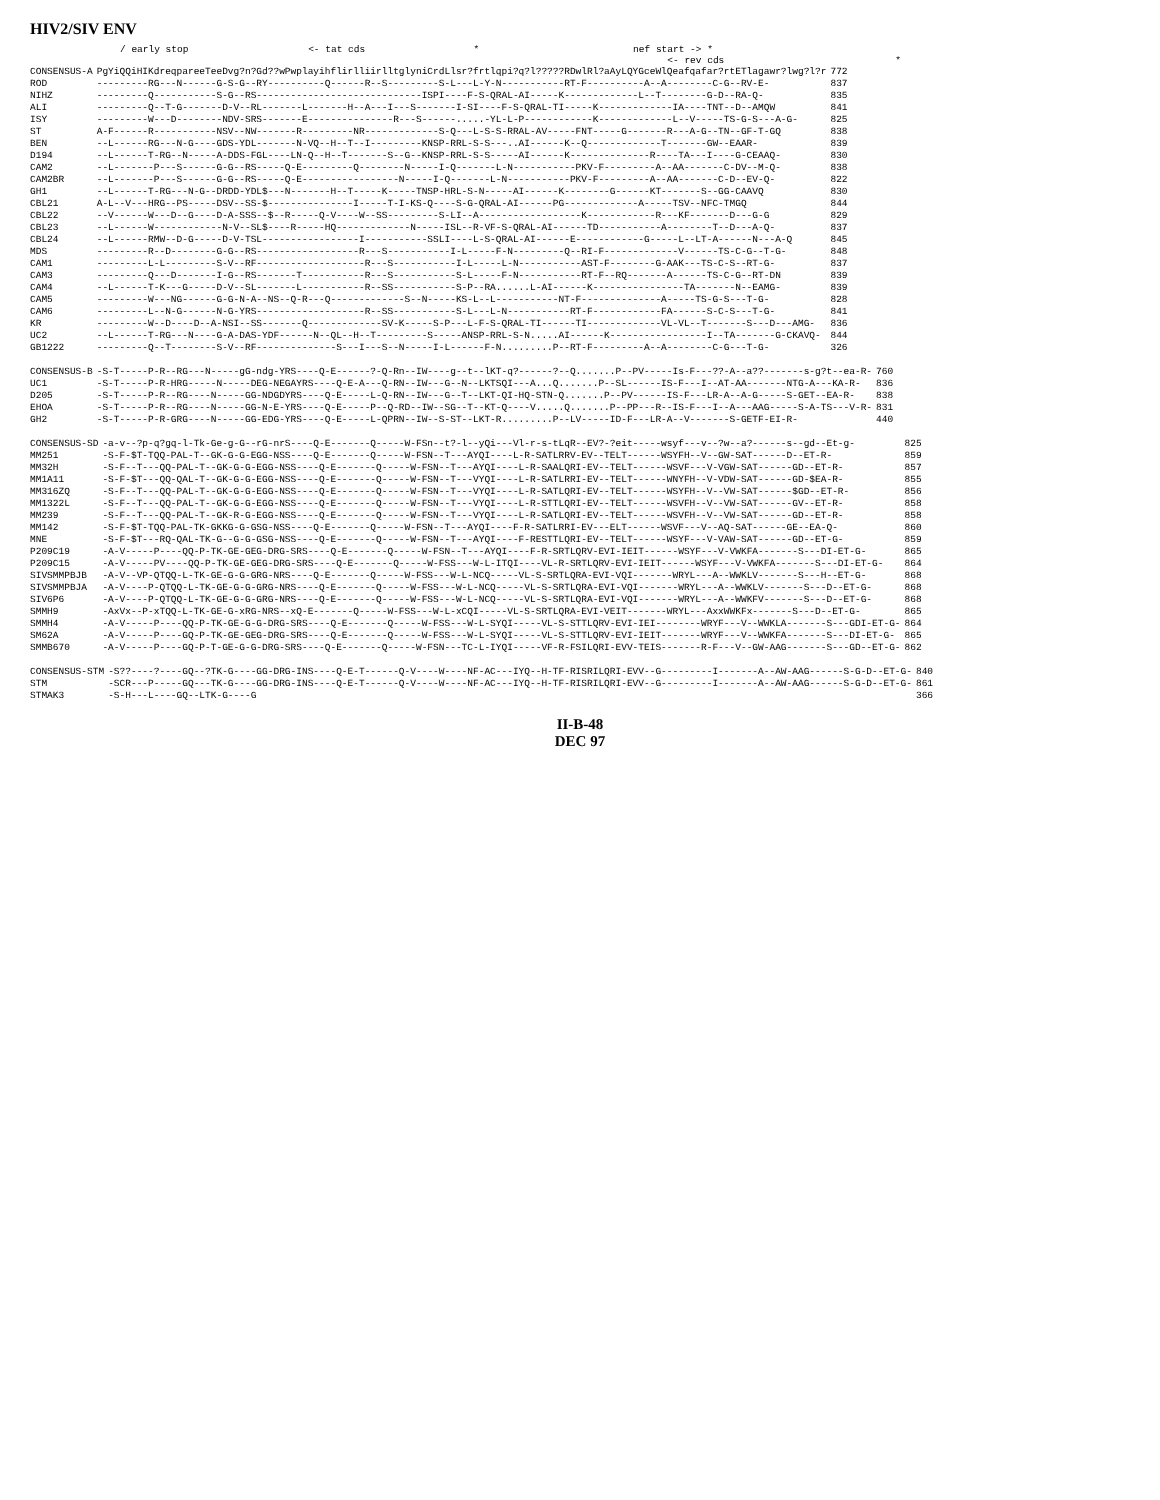HIV2/SIV ENV
/ early stop <- tat cds * nef start -> * <- rev cds *
| CONSENSUS-A | PgYiQQiHIKdreqpareeTeeDvg?n?Gd??wPwplayihflirlliirlltglyniCrdLlsr?frtlqpi?q?l?????RDwlRl?aAyLQYGceWlQeafqafar?rtETlagawr?lwg?l?r | 772 |
| ROD | ---------RG---N------G-S-G--RY----------Q------R--S---------S-L---L-Y-N-----------RT-F----------A--A--------C-G--RV-E- | 837 |
| NIHZ | ---------Q-----------S-G--RS-----------------------------ISPI----F-S-QRAL-AI-----K-------------L--T--------G-D--RA-Q- | 835 |
| ALI | ---------Q--T-G-------D-V--RL-------L-------H--A---I---S-------I-SI----F-S-QRAL-TI-----K-------------IA----TNT--D--AMQW | 841 |
| ISY | ---------W---D--------NDV-SRS-------E---------------R---S------.....-YL-L-P------------K-------------L--V-----TS-G-S---A-G- | 825 |
| ST | A-F------R-----------NSV--NW-------R---------NR-------------S-Q---L-S-S-RRAL-AV-----FNT-----G-------R---A-G--TN--GF-T-GQ | 838 |
| BEN | --L------RG---N-G----GDS-YDL-------N-VQ--H--T--I---------KNSP-RRL-S-S---..AI------K--Q-------------T-------GW--EAAR- | 839 |
| D194 | --L------T-RG--N-----A-DDS-FGL----LN-Q--H--T-------S--G--KNSP-RRL-S-S-----AI------K--------------R----TA---I----G-CEAAQ- | 830 |
| CAM2 | --L-------P---S------G-G--RS-----Q-E---------Q--------N-----I-Q-------L-N-----------PKV-F---------A--AA-------C-DV--M-Q- | 838 |
| CAM2BR | --L-------P---S------G-G--RS-----Q-E-----------------N-----I-Q-------L-N-----------PKV-F---------A--AA-------C-D--EV-Q- | 822 |
| GH1 | --L------T-RG---N-G--DRDD-YDL$---N-------H--T-----K-----TNSP-HRL-S-N-----AI------K--------G------KT-------S--GG-CAAVQ | 830 |
| CBL21 | A-L--V---HRG--PS-----DSV--SS-$---------------I-----T-I-KS-Q----S-G-QRAL-AI------PG-------------A-----TSV--NFC-TMGQ | 844 |
| CBL22 | --V------W---D--G----D-A-SSS--$--R-----Q-V----W--SS---------S-LI--A------------------K------------R---KF-------D---G-G | 829 |
| CBL23 | --L------W------------N-V--SL$----R-----HQ-------------N-----ISL--R-VF-S-QRAL-AI------TD-----------A--------T--D---A-Q- | 837 |
| CBL24 | --L------RMW--D-G-----D-V-TSL-----------------I-----------SSLI----L-S-QRAL-AI------E------------G-----L--LT-A------N---A-Q | 845 |
| MDS | ---------R--D--------G-G--RS------------------R---S-----------I-L-----F-N---------Q--RI-F-------------V------TS-C-G--T-G- | 848 |
| CAM1 | ---------L-L---------S-V--RF-------------------R---S-----------I-L-----L-N-----------AST-F--------G-AAK---TS-C-S--RT-G- | 837 |
| CAM3 | ---------Q---D-------I-G--RS-------T-----------R---S-----------S-L-----F-N-----------RT-F--RQ-------A------TS-C-G--RT-DN | 839 |
| CAM4 | --L------T-K---G-----D-V--SL-------L-----------R--SS-----------S-P--RA......L-AI------K----------------TA-------N--EAMG- | 839 |
| CAM5 | ---------W---NG------G-G-N-A--NS--Q-R---Q-------------S--N-----KS-L--L-----------NT-F--------------A-----TS-G-S---T-G- | 828 |
| CAM6 | ---------L--N-G------N-G-YRS-------------------R--SS-----------S-L---L-N-----------RT-F------------FA------S-C-S---T-G- | 841 |
| KR | ---------W--D----D--A-NSI--SS-------Q-------------SV-K-----S-P---L-F-S-QRAL-TI------TI-------------VL-VL--T-------S---D---AMG- | 836 |
| UC2 | --L------T-RG---N----G-A-DAS-YDF------N--QL--H--T---------S-----ANSP-RRL-S-N.....AI------K-----------------I--TA-------G-CKAVQ- | 844 |
| GB1222 | ---------Q--T--------S-V--RF--------------S---I---S--N-----I-L------F-N.........P--RT-F---------A--A--------C-G---T-G- | 326 |
| CONSENSUS-B | -S-T-----P-R--RG---N-----gG-ndg-YRS----Q-E------?-Q-Rn--IW----g--t--lKT-q?------?--Q.......P--PV-----Is-F---??-A--a??-------s-g?t--ea-R- | 760 |
| UC1 | -S-T-----P-R-HRG-----N-----DEG-NEGAYRS----Q-E-A---Q-RN--IW---G--N--LKTSQI---A...Q.......P--SL------IS-F---I--AT-AA-------NTG-A---KA-R- | 836 |
| D205 | -S-T-----P-R--RG----N-----GG-NDGDYRS----Q-E-----L-Q-RN--IW---G--T--LKT-QI-HQ-STN-Q.......P--PV------IS-F---LR-A--A-G-----S-GET--EA-R- | 838 |
| EHOA | -S-T-----P-R--RG----N-----GG-N-E-YRS----Q-E-----P--Q-RD--IW--SG--T--KT-Q----V.....Q.......P--PP---R--IS-F---I--A---AAG-----S-A-TS---V-R- | 831 |
| GH2 | -S-T-----P-R-GRG----N-----GG-EDG-YRS----Q-E-----L-QPRN--IW--S-ST--LKT-R.........P--LV-----ID-F---LR-A--V-------S-GETF-EI-R- | 440 |
| CONSENSUS-SD | -a-v--?p-q?gq-l-Tk-Ge-g-G--rG-nrS----Q-E-------Q-----W-FSn--t?-l--yQi---Vl-r-s-tLqR--EV?-?eit-----wsyf---v--?w--a?------s--gd--Et-g- | 825 |
| MM251 | -S-F-$T-TQQ-PAL-T--GK-G-G-EGG-NSS----Q-E-------Q-----W-FSN--T---AYQI----L-R-SATLRRV-EV--TELT------WSYFH--V--GW-SAT------D--ET-R- | 859 |
| MM32H | -S-F--T---QQ-PAL-T--GK-G-G-EGG-NSS----Q-E-------Q-----W-FSN--T---AYQI----L-R-SAALQRI-EV--TELT------WSVF---V-VGW-SAT------GD--ET-R- | 857 |
| MM1A11 | -S-F-$T---QQ-QAL-T--GK-G-G-EGG-NSS----Q-E-------Q-----W-FSN--T---VYQI----L-R-SATLRRI-EV--TELT------WNYFH--V-VDW-SAT------GD-$EA-R- | 855 |
| MM316ZQ | -S-F--T---QQ-PAL-T--GK-G-G-EGG-NSS----Q-E-------Q-----W-FSN--T---VYQI----L-R-SATLQRI-EV--TELT------WSYFH--V--VW-SAT------$GD--ET-R- | 856 |
| MM1322L | -S-F--T---QQ-PAL-T--GK-G-G-EGG-NSS----Q-E-------Q-----W-FSN--T---VYQI----L-R-STTLQRI-EV--TELT------WSVFH--V--VW-SAT------GV--ET-R- | 858 |
| MM239 | -S-F--T---QQ-PAL-T--GK-R-G-EGG-NSS----Q-E-------Q-----W-FSN--T---VYQI----L-R-SATLQRI-EV--TELT------WSVFH--V--VW-SAT------GD--ET-R- | 858 |
| MM142 | -S-F-$T-TQQ-PAL-TK-GKKG-G-GSG-NSS----Q-E-------Q-----W-FSN--T---AYQI----F-R-SATLRRI-EV---ELT------WSVF---V--AQ-SAT------GE--EA-Q- | 860 |
| MNE | -S-F-$T---RQ-QAL-TK-G--G-G-GSG-NSS----Q-E-------Q-----W-FSN--T---AYQI----F-RESTTLQRI-EV--TELT------WSYF---V-VAW-SAT------GD--ET-G- | 859 |
| P209C19 | -A-V-----P----QQ-P-TK-GE-GEG-DRG-SRS----Q-E-------Q-----W-FSN--T---AYQI----F-R-SRTLQRV-EVI-IEIT------WSYF---V-VWKFA-------S---DI-ET-G- | 865 |
| P209C15 | -A-V-----PV----QQ-P-TK-GE-GEG-DRG-SRS----Q-E-------Q-----W-FSS---W-L-ITQI----VL-R-SRTLQRV-EVI-IEIT------WSYF---V-VWKFA-------S---DI-ET-G- | 864 |
| SIVSMMPBJB | -A-V--VP-QTQQ-L-TK-GE-G-G-GRG-NRS----Q-E-------Q-----W-FSS---W-L-NCQ-----VL-S-SRTLQRA-EVI-VQI-------WRYL---A--WWKLV-------S---H--ET-G- | 868 |
| SIVSMMPBJA | -A-V----P-QTQQ-L-TK-GE-G-G-GRG-NRS----Q-E-------Q-----W-FSS---W-L-NCQ-----VL-S-SRTLQRA-EVI-VQI-------WRYL---A--WWKLV-------S---D--ET-G- | 868 |
| SIV6P6 | -A-V----P-QTQQ-L-TK-GE-G-G-GRG-NRS----Q-E-------Q-----W-FSS---W-L-NCQ-----VL-S-SRTLQRA-EVI-VQI-------WRYL---A--WWKFV-------S---D--ET-G- | 868 |
| SMMH9 | -AxVx--P-xTQQ-L-TK-GE-G-xRG-NRS--xQ-E-------Q-----W-FSS---W-L-xCQI-----VL-S-SRTLQRA-EVI-VEIT-------WRYL---AxxWWKFx-------S---D--ET-G- | 865 |
| SMMH4 | -A-V-----P----QQ-P-TK-GE-G-G-DRG-SRS----Q-E-------Q-----W-FSS---W-L-SYQI-----VL-S-STTLQRV-EVI-IEI--------WRYF---V--WWKLA-------S---GDI-ET-G- | 864 |
| SM62A | -A-V-----P----GQ-P-TK-GE-GEG-DRG-SRS----Q-E-------Q-----W-FSS---W-L-SYQI-----VL-S-STTLQRV-EVI-IEIT-------WRYF---V--WWKFA-------S---DI-ET-G- | 865 |
| SMMB670 | -A-V-----P----GQ-P-T-GE-G-G-DRG-SRS----Q-E-------Q-----W-FSN---TC-L-IYQI-----VF-R-FSILQRI-EVV-TEIS-------R-F---V--GW-AAG-------S---GD--ET-G- | 862 |
| CONSENSUS-STM | -S??----?----GQ--?TK-G----GG-DRG-INS----Q-E-T------Q-V----W----NF-AC---IYQ--H-TF-RISRILQRI-EVV--G---------I-------A--AW-AAG------S-G-D--ET-G- | 840 |
| STM | -SCR---P-----GQ---TK-G----GG-DRG-INS----Q-E-T------Q-V----W----NF-AC---IYQ--H-TF-RISRILQRI-EVV--G---------I-------A--AW-AAG------S-G-D--ET-G- | 861 |
| STMAK3 | -S-H---L----GQ--LTK-G----G | 366 |
II-B-48
DEC 97